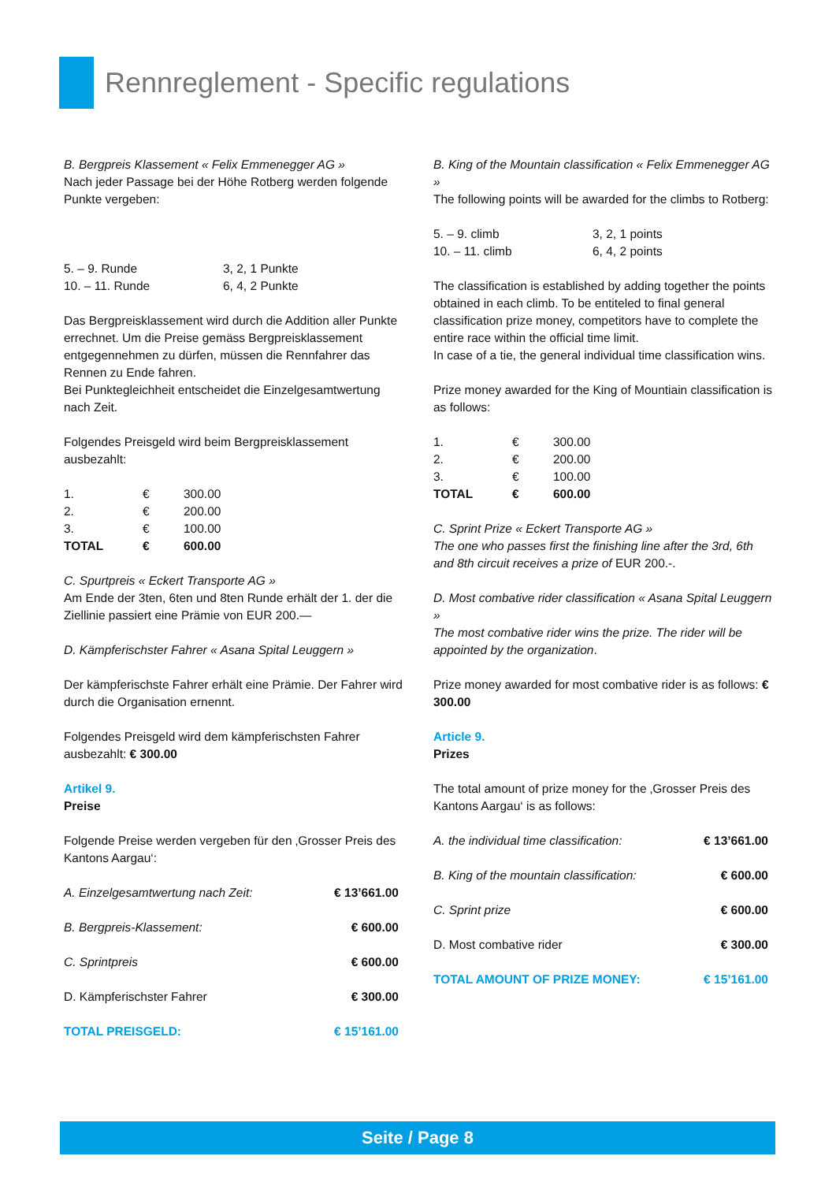Rennreglement - Specific regulations
B. Bergpreis Klassement « Felix Emmenegger AG »
Nach jeder Passage bei der Höhe Rotberg werden folgende Punkte vergeben:
| 5. – 9. Runde | 3, 2, 1 Punkte |
| 10. – 11. Runde | 6, 4, 2 Punkte |
Das Bergpreisklassement wird durch die Addition aller Punkte errechnet. Um die Preise gemäss Bergpreisklassement entgegennehmen zu dürfen, müssen die Rennfahrer das Rennen zu Ende fahren.
Bei Punktegleichheit entscheidet die Einzelgesamtwertung nach Zeit.
Folgendes Preisgeld wird beim Bergpreisklassement ausbezahlt:
| 1. | € | 300.00 |
| 2. | € | 200.00 |
| 3. | € | 100.00 |
| TOTAL | € | 600.00 |
C. Spurtpreis « Eckert Transporte AG »
Am Ende der 3ten, 6ten und 8ten Runde erhält der 1. der die Ziellinie passiert eine Prämie von EUR 200.—
D. Kämpferischster Fahrer « Asana Spital Leuggern »
Der kämpferischste Fahrer erhält eine Prämie. Der Fahrer wird durch die Organisation ernennt.
Folgendes Preisgeld wird dem kämpferischsten Fahrer ausbezahlt: € 300.00
Artikel 9.
Preise
Folgende Preise werden vergeben für den ‚Grosser Preis des Kantons Aargau‘:
| A. Einzelgesamtwertung nach Zeit: | € 13’661.00 |
| B. Bergpreis-Klassement: | € 600.00 |
| C. Sprintpreis | € 600.00 |
| D. Kämpferischster Fahrer | € 300.00 |
| TOTAL PREISGELD: | € 15’161.00 |
B. King of the Mountain classification « Felix Emmenegger AG »
The following points will be awarded for the climbs to Rotberg:
| 5. – 9. climb | 3, 2, 1 points |
| 10. – 11. climb | 6, 4, 2 points |
The classification is established by adding together the points obtained in each climb. To be entiteled to final general classification prize money, competitors have to complete the entire race within the official time limit.
In case of a tie, the general individual time classification wins.
Prize money awarded for the King of Mountiain classification is as follows:
| 1. | € | 300.00 |
| 2. | € | 200.00 |
| 3. | € | 100.00 |
| TOTAL | € | 600.00 |
C. Sprint Prize « Eckert Transporte AG »
The one who passes first the finishing line after the 3rd, 6th and 8th circuit receives a prize of EUR 200.-.
D. Most combative rider classification « Asana Spital Leuggern »
The most combative rider wins the prize. The rider will be appointed by the organization.
Prize money awarded for most combative rider is as follows: € 300.00
Article 9.
Prizes
The total amount of prize money for the ‚Grosser Preis des Kantons Aargau‘ is as follows:
| A. the individual time classification: | € 13’661.00 |
| B. King of the mountain classification: | € 600.00 |
| C. Sprint prize | € 600.00 |
| D. Most combative rider | € 300.00 |
| TOTAL AMOUNT OF PRIZE MONEY: | € 15’161.00 |
Seite / Page 8